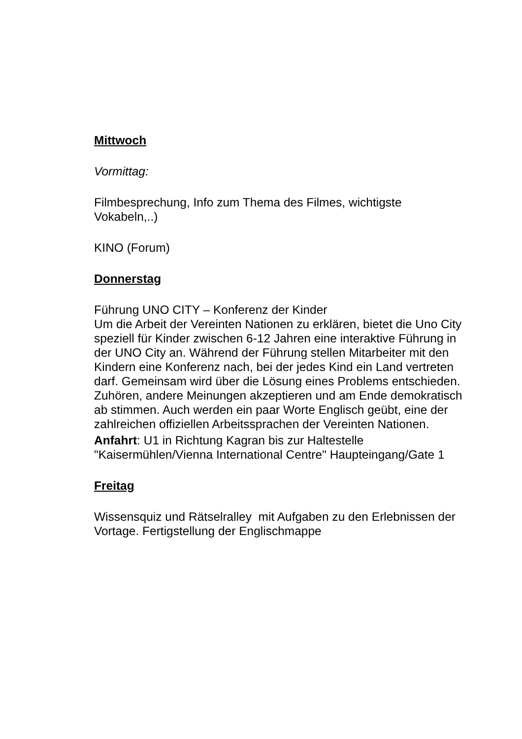Mittwoch
Vormittag:
Filmbesprechung, Info zum Thema des Filmes, wichtigste Vokabeln,..)
KINO (Forum)
Donnerstag
Führung UNO CITY – Konferenz der Kinder
Um die Arbeit der Vereinten Nationen zu erklären, bietet die Uno City speziell für Kinder zwischen 6-12 Jahren eine interaktive Führung in der UNO City an. Während der Führung stellen Mitarbeiter mit den Kindern eine Konferenz nach, bei der jedes Kind ein Land vertreten darf. Gemeinsam wird über die Lösung eines Problems entschieden. Zuhören, andere Meinungen akzeptieren und am Ende demokratisch ab stimmen. Auch werden ein paar Worte Englisch geübt, eine der zahlreichen offiziellen Arbeitssprachen der Vereinten Nationen.
Anfahrt: U1 in Richtung Kagran bis zur Haltestelle "Kaisermühlen/Vienna International Centre" Haupteingang/Gate 1
Freitag
Wissensquiz und Rätselralley mit Aufgaben zu den Erlebnissen der Vortage. Fertigstellung der Englischmappe